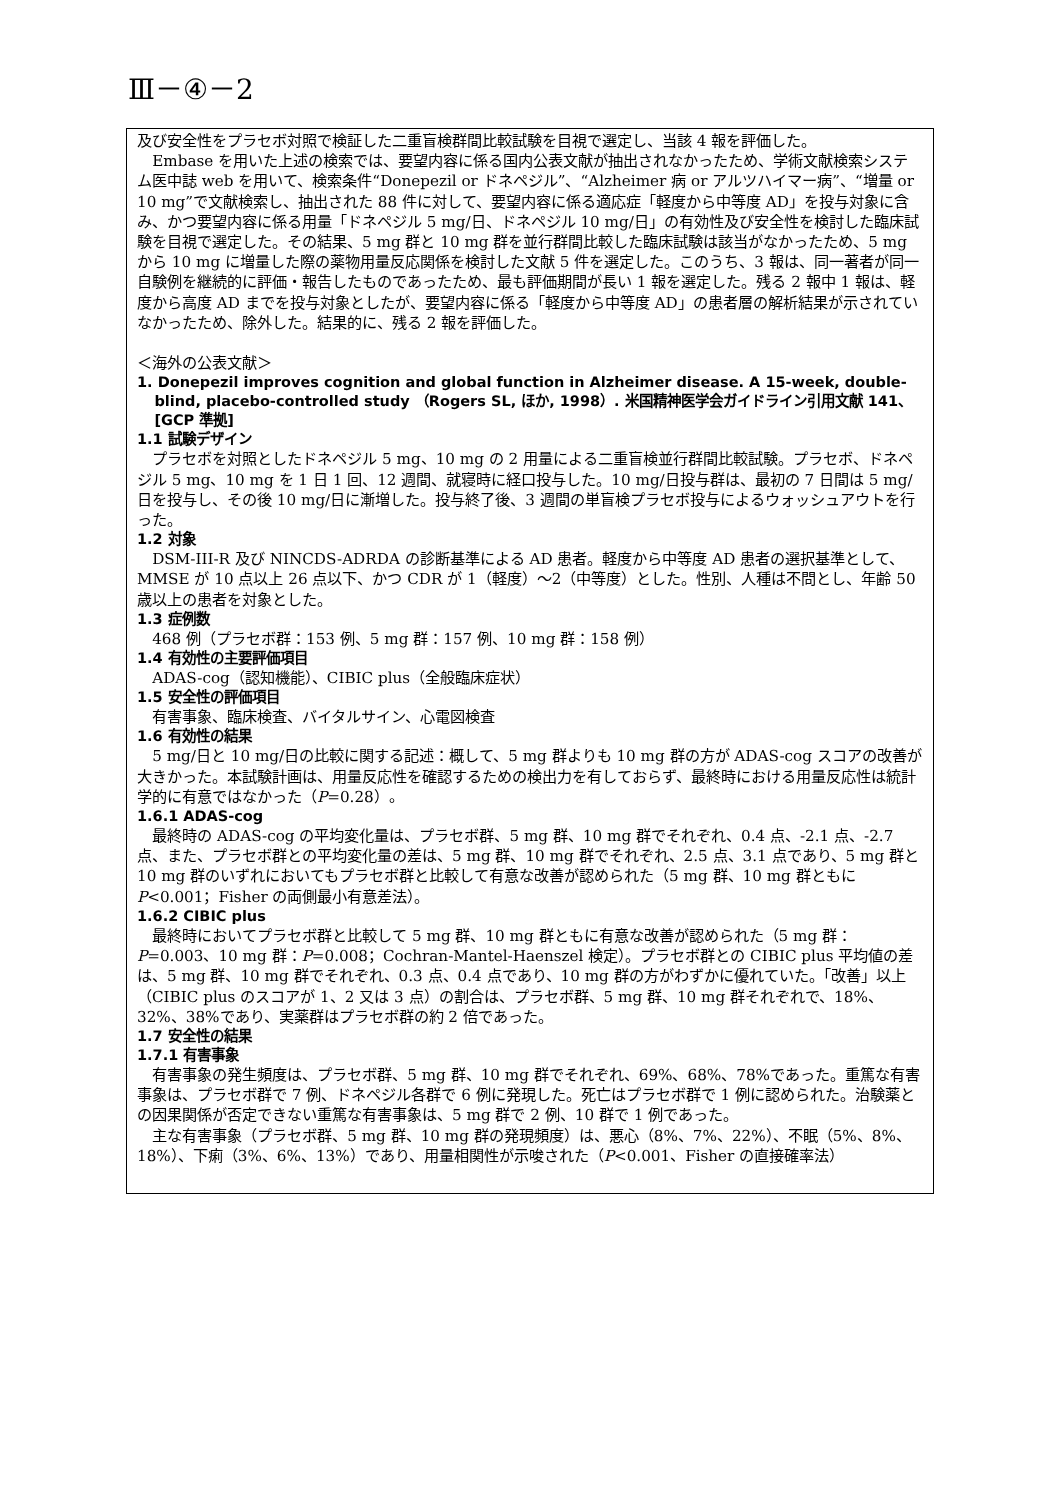Ⅲ－④－2
及び安全性をプラセボ対照で検証した二重盲検群間比較試験を目視で選定し、当該 4 報を評価した。
Embase を用いた上述の検索では、要望内容に係る国内公表文献が抽出されなかったため、学術文献検索システム医中誌 web を用いて、検索条件“Donepezil or ドネペジル”、“Alzheimer 病 or アルツハイマー病”、“増量 or 10 mg”で文献検索し、抽出された 88 件に対して、要望内容に係る適応症「軽度から中等度 AD」を投与対象に含み、かつ要望内容に係る用量「ドネペジル 5 mg/日、ドネペジル 10 mg/日」の有効性及び安全性を検討した臨床試験を目視で選定した。その結果、5 mg 群と 10 mg 群を並行群間比較した臨床試験は該当がなかったため、5 mg から 10 mg に増量した際の薬物用量反応関係を検討した文献 5 件を選定した。このうち、3 報は、同一著者が同一自験例を継続的に評価・報告したものであったため、最も評価期間が長い 1 報を選定した。残る 2 報中 1 報は、軽度から高度 AD までを投与対象としたが、要望内容に係る「軽度から中等度 AD」の患者層の解析結果が示されていなかったため、除外した。結果的に、残る 2 報を評価した。
＜海外の公表文献＞
1. Donepezil improves cognition and global function in Alzheimer disease. A 15-week, double-blind, placebo-controlled study （Rogers SL, ほか, 1998）. 米国精神医学会ガイドライン引用文献 141、[GCP 準拠]
1.1 試験デザイン
プラセボを対照としたドネペジル 5 mg、10 mg の 2 用量による二重盲検並行群間比較試験。プラセボ、ドネペジル 5 mg、10 mg を 1 日 1 回、12 週間、就寝時に経口投与した。10 mg/日投与群は、最初の 7 日間は 5 mg/日を投与し、その後 10 mg/日に漸増した。投与終了後、3 週間の単盲検プラセボ投与によるウォッシュアウトを行った。
1.2 対象
DSM-III-R 及び NINCDS-ADRDA の診断基準による AD 患者。軽度から中等度 AD 患者の選択基準として、MMSE が 10 点以上 26 点以下、かつ CDR が 1（軽度）～2（中等度）とした。性別、人種は不問とし、年齢 50 歳以上の患者を対象とした。
1.3 症例数
468 例（プラセボ群：153 例、5 mg 群：157 例、10 mg 群：158 例）
1.4 有効性の主要評価項目
ADAS-cog（認知機能）、CIBIC plus（全般臨床症状）
1.5 安全性の評価項目
有害事象、臨床検査、バイタルサイン、心電図検査
1.6 有効性の結果
5 mg/日と 10 mg/日の比較に関する記述：概して、5 mg 群よりも 10 mg 群の方が ADAS-cog スコアの改善が大きかった。本試験計画は、用量反応性を確認するための検出力を有しておらず、最終時における用量反応性は統計学的に有意ではなかった（P=0.28）。
1.6.1 ADAS-cog
最終時の ADAS-cog の平均変化量は、プラセボ群、5 mg 群、10 mg 群でそれぞれ、0.4 点、-2.1 点、-2.7 点、また、プラセボ群との平均変化量の差は、5 mg 群、10 mg 群でそれぞれ、2.5 点、3.1 点であり、5 mg 群と 10 mg 群のいずれにおいてもプラセボ群と比較して有意な改善が認められた（5 mg 群、10 mg 群ともに P<0.001；Fisher の両側最小有意差法）。
1.6.2 CIBIC plus
最終時においてプラセボ群と比較して 5 mg 群、10 mg 群ともに有意な改善が認められた（5 mg 群：P=0.003、10 mg 群：P=0.008；Cochran-Mantel-Haenszel 検定）。プラセボ群との CIBIC plus 平均値の差は、5 mg 群、10 mg 群でそれぞれ、0.3 点、0.4 点であり、10 mg 群の方がわずかに優れていた。「改善」以上（CIBIC plus のスコアが 1、2 又は 3 点）の割合は、プラセボ群、5 mg 群、10 mg 群それぞれで、18%、32%、38%であり、実薬群はプラセボ群の約 2 倍であった。
1.7 安全性の結果
1.7.1 有害事象
有害事象の発生頻度は、プラセボ群、5 mg 群、10 mg 群でそれぞれ、69%、68%、78%であった。重篤な有害事象は、プラセボ群で 7 例、ドネペジル各群で 6 例に発現した。死亡はプラセボ群で 1 例に認められた。治験薬との因果関係が否定できない重篤な有害事象は、5 mg 群で 2 例、10 群で 1 例であった。
主な有害事象（プラセボ群、5 mg 群、10 mg 群の発現頻度）は、悪心（8%、7%、22%）、不眠（5%、8%、18%）、下痢（3%、6%、13%）であり、用量相関性が示唆された（P<0.001、Fisher の直接確率法）